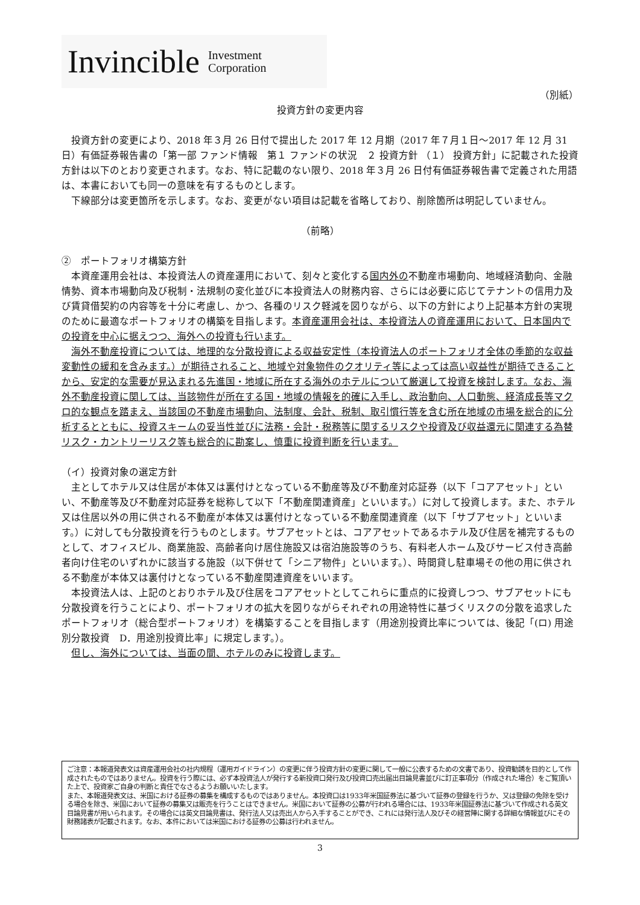Invincible Investment
Corporation
（別紙）
投資方針の変更内容
　投資方針の変更により、2018 年３月 26 日付で提出した 2017 年 12 月期（2017 年７月１日～2017 年 12 月 31 日）有価証券報告書の「第一部 ファンド情報　第１ ファンドの状況　２ 投資方針 （１） 投資方針」に記載された投資方針は以下のとおり変更されます。なお、特に記載のない限り、2018 年３月 26 日付有価証券報告書で定義された用語は、本書においても同一の意味を有するものとします。
　下線部分は変更箇所を示します。なお、変更がない項目は記載を省略しており、削除箇所は明記していません。
（前略）
②　ポートフォリオ構築方針
　本資産運用会社は、本投資法人の資産運用において、刻々と変化する国内外の不動産市場動向、地域経済動向、金融情勢、資本市場動向及び税制・法規制の変化並びに本投資法人の財務内容、さらには必要に応じてテナントの信用力及び賃貸借契約の内容等を十分に考慮し、かつ、各種のリスク軽減を図りながら、以下の方針により上記基本方針の実現のために最適なポートフォリオの構築を目指します。本資産運用会社は、本投資法人の資産運用において、日本国内での投資を中心に据えつつ、海外への投資も行います。
　海外不動産投資については、地理的な分散投資による収益安定性（本投資法人のポートフォリオ全体の季節的な収益変動性の緩和を含みます。）が期待されること、地域や対象物件のクオリティ等によっては高い収益性が期待できることから、安定的な需要が見込まれる先進国・地域に所在する海外のホテルについて厳選して投資を検討します。なお、海外不動産投資に関しては、当該物件が所在する国・地域の情報を的確に入手し、政治動向、人口動態、経済成長等マクロ的な観点を踏まえ、当該国の不動産市場動向、法制度、会計、税制、取引慣行等を含む所在地域の市場を総合的に分析するとともに、投資スキームの妥当性並びに法務・会計・税務等に関するリスクや投資及び収益還元に関連する為替リスク・カントリーリスク等も総合的に勘案し、慎重に投資判断を行います。
（イ）投資対象の選定方針
　主としてホテル又は住居が本体又は裏付けとなっている不動産等及び不動産対応証券（以下「コアアセット」といい、不動産等及び不動産対応証券を総称して以下「不動産関連資産」といいます。）に対して投資します。また、ホテル又は住居以外の用に供される不動産が本体又は裏付けとなっている不動産関連資産（以下「サブアセット」といいます。）に対しても分散投資を行うものとします。サブアセットとは、コアアセットであるホテル及び住居を補完するものとして、オフィスビル、商業施設、高齢者向け居住施設又は宿泊施設等のうち、有料老人ホーム及びサービス付き高齢者向け住宅のいずれかに該当する施設（以下併せて「シニア物件」といいます。）、時間貸し駐車場その他の用に供される不動産が本体又は裏付けとなっている不動産関連資産をいいます。
　本投資法人は、上記のとおりホテル及び住居をコアアセットとしてこれらに重点的に投資しつつ、サブアセットにも分散投資を行うことにより、ポートフォリオの拡大を図りながらそれぞれの用途特性に基づくリスクの分散を追求したポートフォリオ（総合型ポートフォリオ）を構築することを目指します（用途別投資比率については、後記「(ロ) 用途別分散投資　D．用途別投資比率」に規定します。）。
　但し、海外については、当面の間、ホテルのみに投資します。
ご注意：本報道発表文は資産運用会社の社内規程（運用ガイドライン）の変更に伴う投資方針の変更に関して一般に公表するための文書であり、投資勧誘を目的として作成されたものではありません。投資を行う際には、必ず本投資法人が発行する新投資口発行及び投資口売出届出目論見書並びに訂正事項分（作成された場合）をご覧頂いた上で、投資家ご自身の判断と責任でなさるようお願いいたします。
また、本報道発表文は、米国における証券の募集を構成するものではありません。本投資口は1933年米国証券法に基づいて証券の登録を行うか、又は登録の免除を受ける場合を除き、米国において証券の募集又は販売を行うことはできません。米国において証券の公募が行われる場合には、1933年米国証券法に基づいて作成される英文目論見書が用いられます。その場合には英文目論見書は、発行法人又は売出人から入手することができ、これには発行法人及びその経営陣に関する詳細な情報並びにその財務諸表が記載されます。なお、本件においては米国における証券の公募は行われません。
3